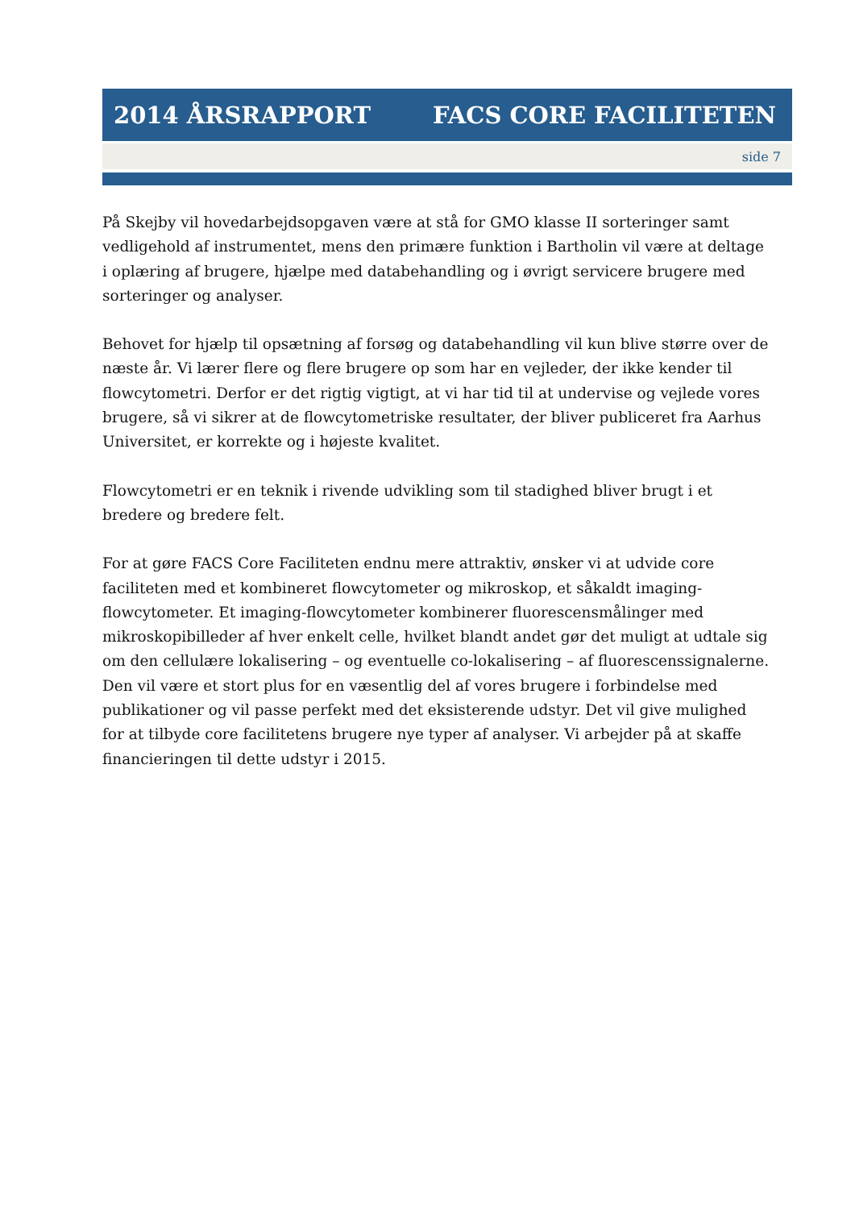2014 ÅRSRAPPORT FACS CORE FACILITETEN
side 7
På Skejby vil hovedarbejdsopgaven være at stå for GMO klasse II sorteringer samt vedligehold af instrumentet, mens den primære funktion i Bartholin vil være at deltage i oplæring af brugere, hjælpe med databehandling og i øvrigt servicere brugere med sorteringer og analyser.
Behovet for hjælp til opsætning af forsøg og databehandling vil kun blive større over de næste år. Vi lærer flere og flere brugere op som har en vejleder, der ikke kender til flowcytometri. Derfor er det rigtig vigtigt, at vi har tid til at undervise og vejlede vores brugere, så vi sikrer at de flowcytometriske resultater, der bliver publiceret fra Aarhus Universitet, er korrekte og i højeste kvalitet.
Flowcytometri er en teknik i rivende udvikling som til stadighed bliver brugt i et bredere og bredere felt.
For at gøre FACS Core Faciliteten endnu mere attraktiv, ønsker vi at udvide core faciliteten med et kombineret flowcytometer og mikroskop, et såkaldt imaging-flowcytometer. Et imaging-flowcytometer kombinerer fluorescensmålinger med mikroskopibilleder af hver enkelt celle, hvilket blandt andet gør det muligt at udtale sig om den cellulære lokalisering – og eventuelle co-lokalisering – af fluorescenssignalerne. Den vil være et stort plus for en væsentlig del af vores brugere i forbindelse med publikationer og vil passe perfekt med det eksisterende udstyr. Det vil give mulighed for at tilbyde core facilitetens brugere nye typer af analyser. Vi arbejder på at skaffe financieringen til dette udstyr i 2015.